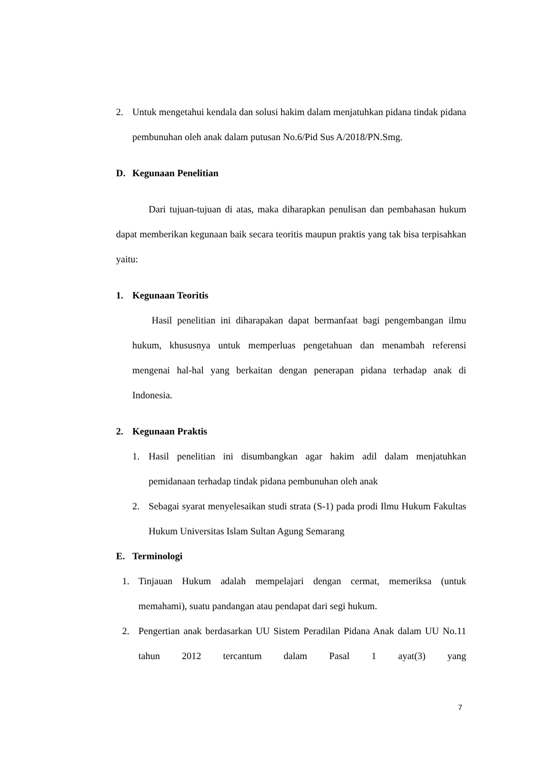2. Untuk mengetahui kendala dan solusi hakim dalam menjatuhkan pidana tindak pidana pembunuhan oleh anak dalam putusan No.6/Pid Sus A/2018/PN.Smg.
D. Kegunaan Penelitian
Dari tujuan-tujuan di atas, maka diharapkan penulisan dan pembahasan hukum dapat memberikan kegunaan baik secara teoritis maupun praktis yang tak bisa terpisahkan yaitu:
1. Kegunaan Teoritis
Hasil penelitian ini diharapakan dapat bermanfaat bagi pengembangan ilmu hukum, khususnya untuk memperluas pengetahuan dan menambah referensi mengenai hal-hal yang berkaitan dengan penerapan pidana terhadap anak di Indonesia.
2. Kegunaan Praktis
1. Hasil penelitian ini disumbangkan agar hakim adil dalam menjatuhkan pemidanaan terhadap tindak pidana pembunuhan oleh anak
2. Sebagai syarat menyelesaikan studi strata (S-1) pada prodi Ilmu Hukum Fakultas Hukum Universitas Islam Sultan Agung Semarang
E. Terminologi
1. Tinjauan Hukum adalah mempelajari dengan cermat, memeriksa (untuk memahami), suatu pandangan atau pendapat dari segi hukum.
2. Pengertian anak berdasarkan UU Sistem Peradilan Pidana Anak dalam UU No.11 tahun 2012 tercantum dalam Pasal 1 ayat(3) yang
7